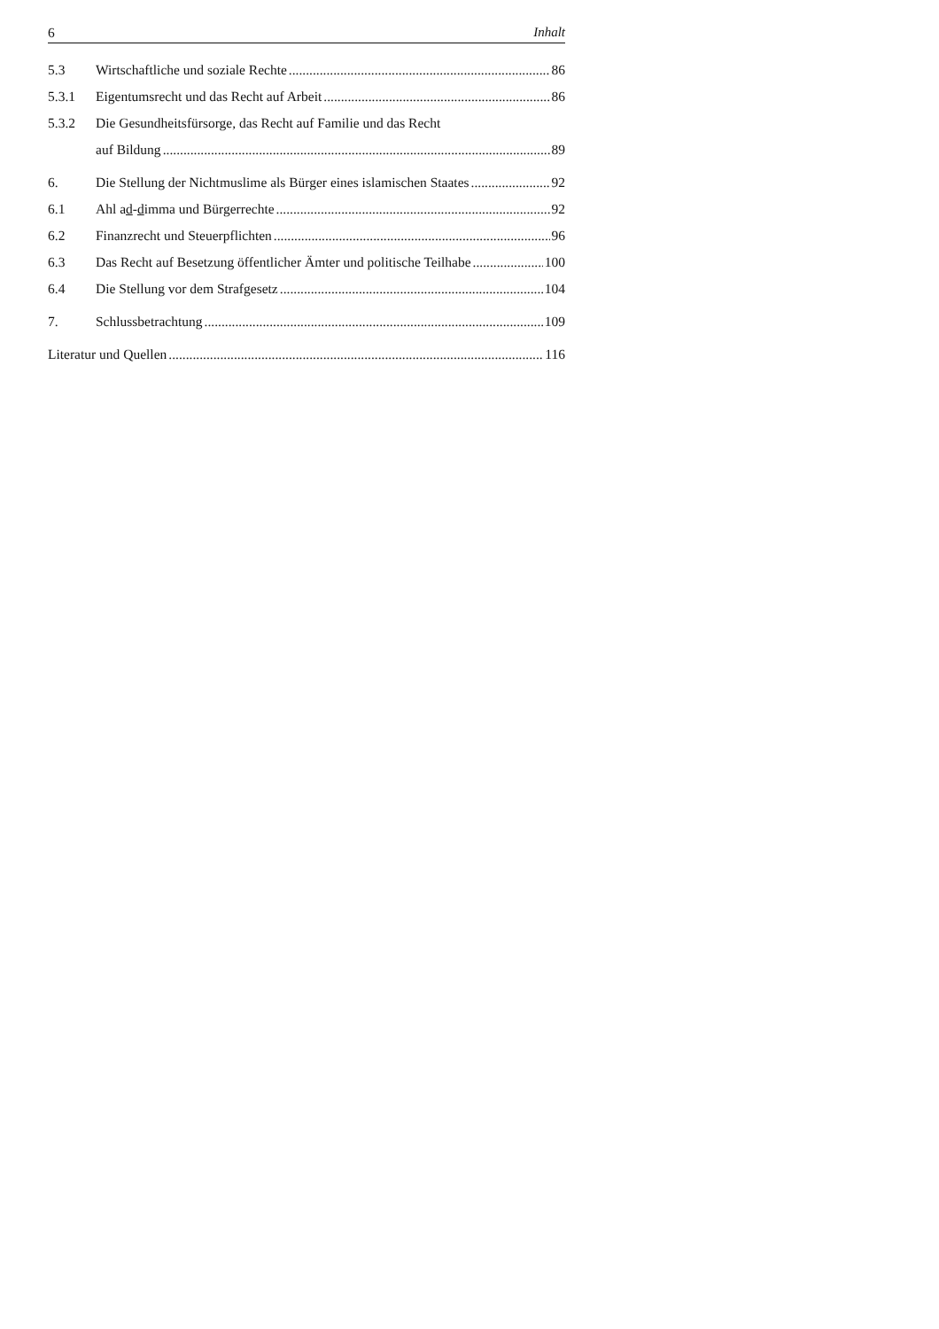6 Inhalt
5.3
Wirtschaftliche und soziale Rechte 86
5.3.1
Eigentumsrecht und das Recht auf Arbeit 86
5.3.2
Die Gesundheitsfürsorge, das Recht auf Familie und das Recht
auf Bildung 89
6.
Die Stellung der Nichtmuslime als Bürger eines islamischen Staates 92
6.1
Ahl ad-dimma und Bürgerrechte 92
6.2
Finanzrecht und Steuerpflichten 96
6.3
Das Recht auf Besetzung öffentlicher Ämter und politische Teilhabe 100
6.4
Die Stellung vor dem Strafgesetz 104
7.
Schlussbetrachtung 109
Literatur und Quellen 116